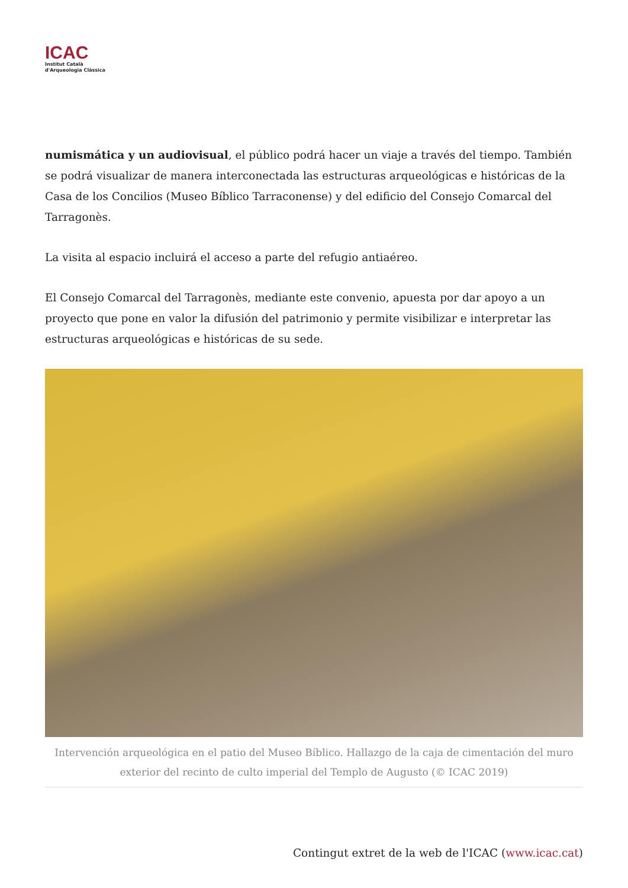ICAC
Institut Català
d'Arqueologia Clàssica
numismática y un audiovisual, el público podrá hacer un viaje a través del tiempo. También se podrá visualizar de manera interconectada las estructuras arqueológicas e históricas de la Casa de los Concilios (Museo Bíblico Tarraconense) y del edificio del Consejo Comarcal del Tarragonès.
La visita al espacio incluirá el acceso a parte del refugio antiaéreo.
El Consejo Comarcal del Tarragonès, mediante este convenio, apuesta por dar apoyo a un proyecto que pone en valor la difusión del patrimonio y permite visibilizar e interpretar las estructuras arqueológicas e históricas de su sede.
Intervención arqueológica en el patio del Museo Bíblico. Hallazgo de la caja de cimentación del muro exterior del recinto de culto imperial del Templo de Augusto (© ICAC 2019)
Contingut extret de la web de l'ICAC (www.icac.cat)